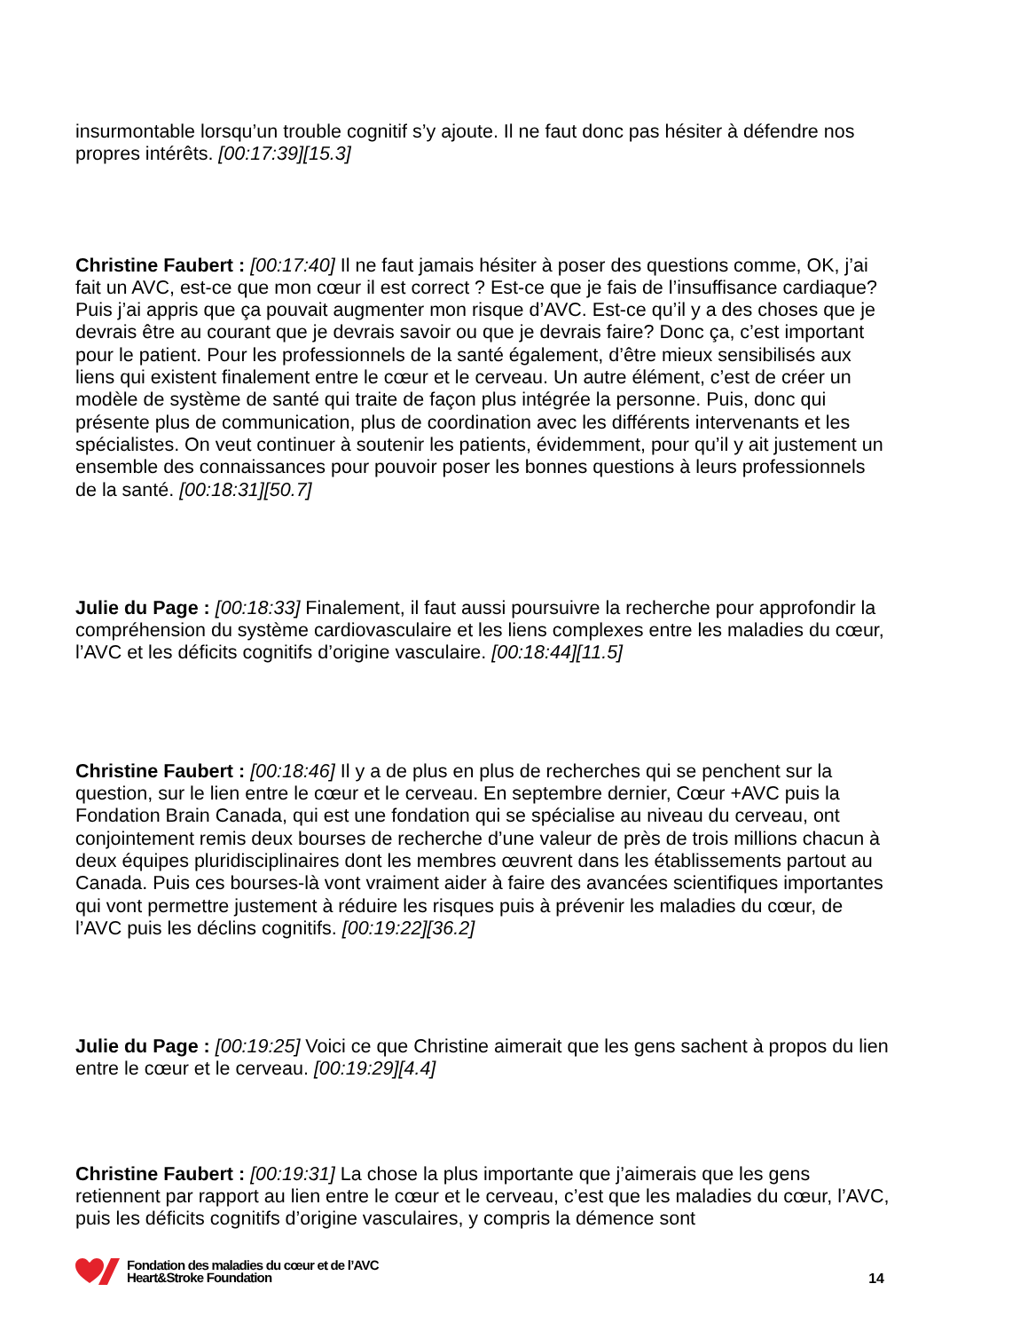insurmontable lorsqu’un trouble cognitif s’y ajoute. Il ne faut donc pas hésiter à défendre nos propres intérêts. [00:17:39][15.3]
Christine Faubert : [00:17:40] Il ne faut jamais hésiter à poser des questions comme, OK, j’ai fait un AVC, est-ce que mon cœur il est correct ? Est-ce que je fais de l’insuffisance cardiaque? Puis j’ai appris que ça pouvait augmenter mon risque d’AVC. Est-ce qu’il y a des choses que je devrais être au courant que je devrais savoir ou que je devrais faire? Donc ça, c’est important pour le patient. Pour les professionnels de la santé également, d’être mieux sensibilisés aux liens qui existent finalement entre le cœur et le cerveau. Un autre élément, c’est de créer un modèle de système de santé qui traite de façon plus intégrée la personne. Puis, donc qui présente plus de communication, plus de coordination avec les différents intervenants et les spécialistes. On veut continuer à soutenir les patients, évidemment, pour qu’il y ait justement un ensemble des connaissances pour pouvoir poser les bonnes questions à leurs professionnels de la santé. [00:18:31][50.7]
Julie du Page : [00:18:33] Finalement, il faut aussi poursuivre la recherche pour approfondir la compréhension du système cardiovasculaire et les liens complexes entre les maladies du cœur, l’AVC et les déficits cognitifs d’origine vasculaire. [00:18:44][11.5]
Christine Faubert : [00:18:46] Il y a de plus en plus de recherches qui se penchent sur la question, sur le lien entre le cœur et le cerveau. En septembre dernier, Cœur +AVC puis la Fondation Brain Canada, qui est une fondation qui se spécialise au niveau du cerveau, ont conjointement remis deux bourses de recherche d’une valeur de près de trois millions chacun à deux équipes pluridisciplinaires dont les membres œuvrent dans les établissements partout au Canada. Puis ces bourses-là vont vraiment aider à faire des avancées scientifiques importantes qui vont permettre justement à réduire les risques puis à prévenir les maladies du cœur, de l’AVC puis les déclins cognitifs. [00:19:22][36.2]
Julie du Page : [00:19:25] Voici ce que Christine aimerait que les gens sachent à propos du lien entre le cœur et le cerveau. [00:19:29][4.4]
Christine Faubert : [00:19:31] La chose la plus importante que j’aimerais que les gens retiennent par rapport au lien entre le cœur et le cerveau, c’est que les maladies du cœur, l’AVC, puis les déficits cognitifs d’origine vasculaires, y compris la démence sont
Fondation des maladies du cœur et de l’AVC
Heart&Stroke Foundation
14